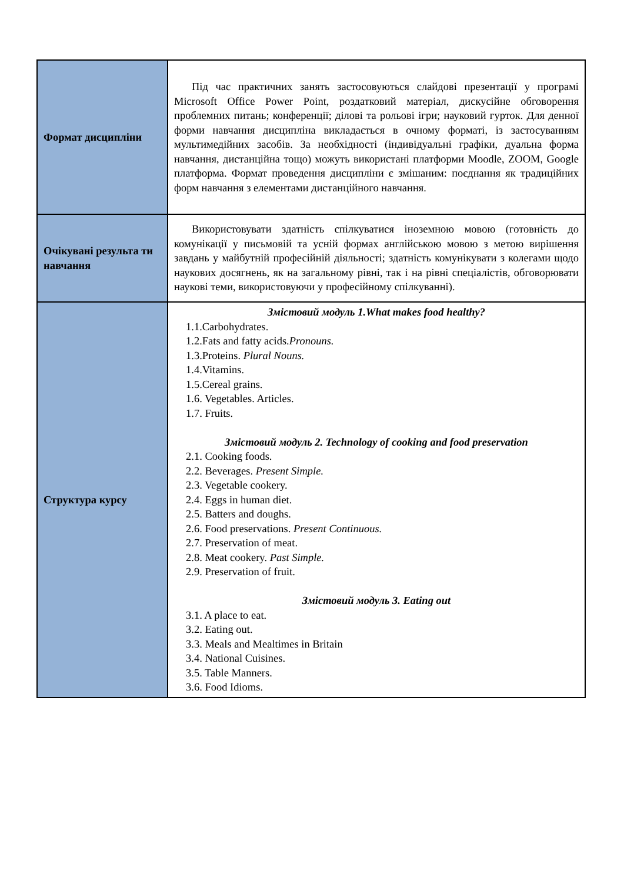| Формат дисципліни | Під час практичних занять застосовуються слайдові презентації у програмі Microsoft Office Power Point, роздатковий матеріал, дискусійне обговорення проблемних питань; конференції; ділові та рольові ігри; науковий гурток. Для денної форми навчання дисципліна викладається в очному форматі, із застосуванням мультимедійних засобів. За необхідності (індивідуальні графіки, дуальна форма навчання, дистанційна тощо) можуть використані платформи Moodle, ZOOM, Google платформа. Формат проведення дисципліни є змішаним: поєднання як традиційних форм навчання з елементами дистанційного навчання. |
| Очікувані результа ти навчання | Використовувати здатність спілкуватися іноземною мовою (готовність до комунікації у письмовій та усній формах англійською мовою з метою вирішення завдань у майбутній професійній діяльності; здатність комунікувати з колегами щодо наукових досягнень, як на загальному рівні, так і на рівні спеціалістів, обговорювати наукові теми, використовуючи у професійному спілкуванні). |
| Структура курсу | Змістовий модуль 1.What makes food healthy? 1.1.Carbohydrates. 1.2.Fats and fatty acids. Pronouns. 1.3.Proteins. Plural Nouns. 1.4.Vitamins. 1.5.Cereal grains. 1.6. Vegetables. Articles. 1.7. Fruits. Змістовий модуль 2. Technology of cooking and food preservation 2.1. Cooking foods. 2.2. Beverages. Present Simple. 2.3. Vegetable cookery. 2.4. Eggs in human diet. 2.5. Batters and doughs. 2.6. Food preservations. Present Continuous. 2.7. Preservation of meat. 2.8. Meat cookery. Past Simple. 2.9. Preservation of fruit. Змістовий модуль 3. Eating out 3.1. A place to eat. 3.2. Eating out. 3.3. Meals and Mealtimes in Britain 3.4. National Cuisines. 3.5. Table Manners. 3.6. Food Idioms. |